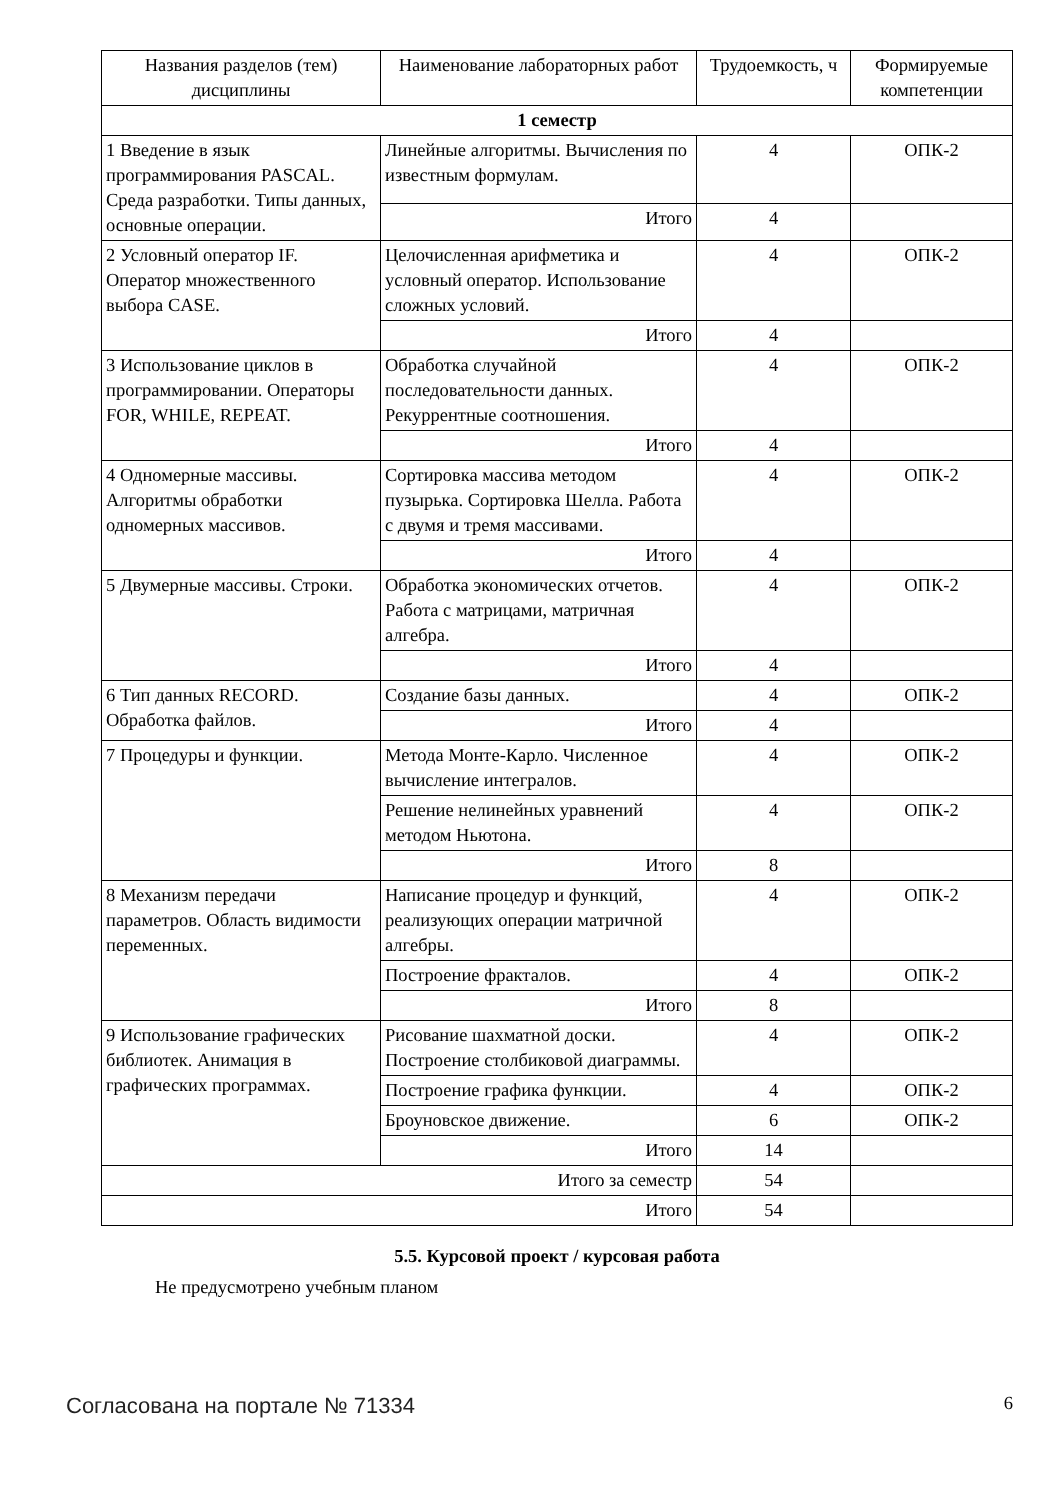| Названия разделов (тем) дисциплины | Наименование лабораторных работ | Трудоемкость, ч | Формируемые компетенции |
| --- | --- | --- | --- |
| 1 семестр | | | |
| 1 Введение в язык программирования PASCAL. Среда разработки. Типы данных, основные операции. | Линейные алгоритмы. Вычисления по известным формулам. | 4 | ОПК-2 |
| | Итого | 4 | |
| 2 Условный оператор IF. Оператор множественного выбора CASE. | Целочисленная арифметика и условный оператор. Использование сложных условий. | 4 | ОПК-2 |
| | Итого | 4 | |
| 3 Использование циклов в программировании. Операторы FOR, WHILE, REPEAT. | Обработка случайной последовательности данных. Рекуррентные соотношения. | 4 | ОПК-2 |
| | Итого | 4 | |
| 4 Одномерные массивы. Алгоритмы обработки одномерных массивов. | Сортировка массива методом пузырька. Сортировка Шелла. Работа с двумя и тремя массивами. | 4 | ОПК-2 |
| | Итого | 4 | |
| 5 Двумерные массивы. Строки. | Обработка экономических отчетов. Работа с матрицами, матричная алгебра. | 4 | ОПК-2 |
| | Итого | 4 | |
| 6 Тип данных RECORD. Обработка файлов. | Создание базы данных. | 4 | ОПК-2 |
| | Итого | 4 | |
| 7 Процедуры и функции. | Метода Монте-Карло. Численное вычисление интегралов. | 4 | ОПК-2 |
| | Решение нелинейных уравнений методом Ньютона. | 4 | ОПК-2 |
| | Итого | 8 | |
| 8 Механизм передачи параметров. Область видимости переменных. | Написание процедур и функций, реализующих операции матричной алгебры. | 4 | ОПК-2 |
| | Построение фракталов. | 4 | ОПК-2 |
| | Итого | 8 | |
| 9 Использование графических библиотек. Анимация в графических программах. | Рисование шахматной доски. Построение столбиковой диаграммы. | 4 | ОПК-2 |
| | Построение графика функции. | 4 | ОПК-2 |
| | Броуновское движение. | 6 | ОПК-2 |
| | Итого | 14 | |
| Итого за семестр | | 54 | |
| Итого | | 54 | |
5.5. Курсовой проект / курсовая работа
Не предусмотрено учебным планом
Согласована на портале № 71334 6